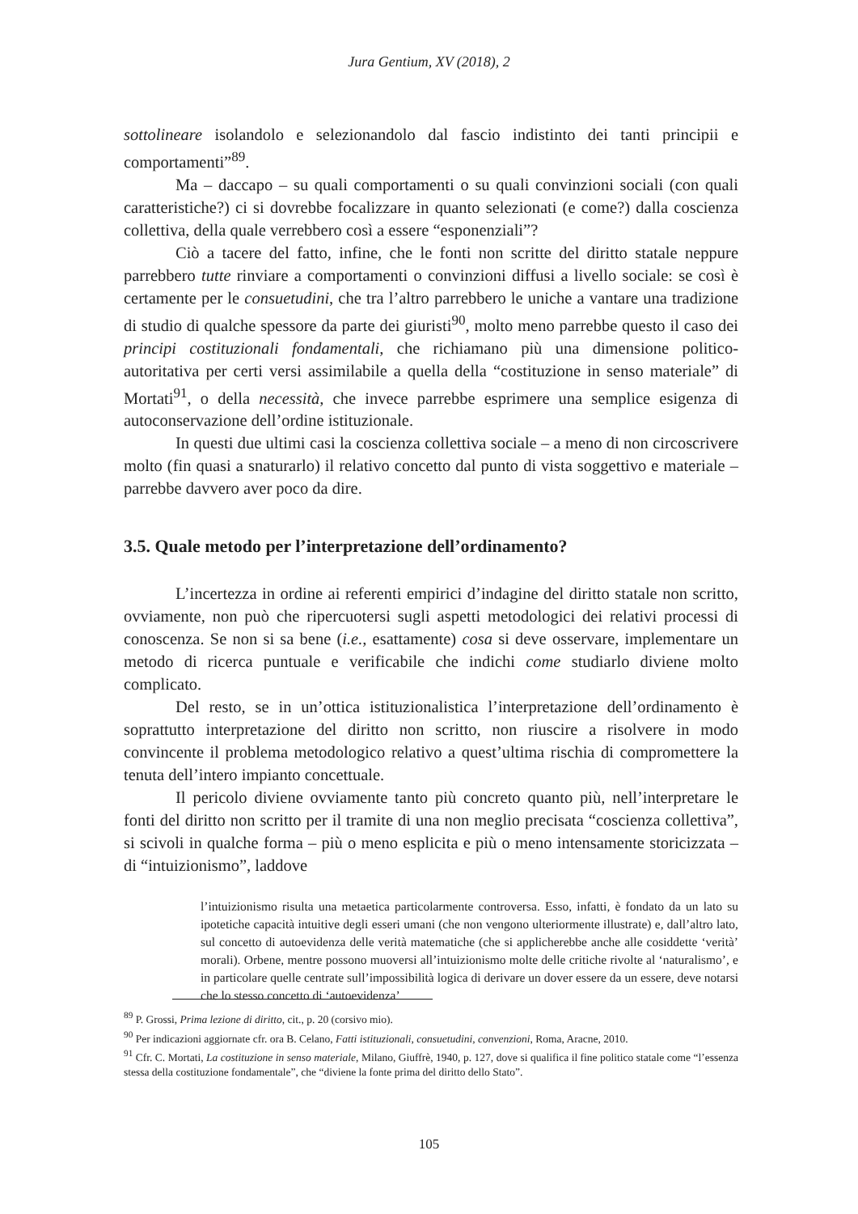Jura Gentium, XV (2018), 2
sottolineare isolandolo e selezionandolo dal fascio indistinto dei tanti principii e comportamenti”<sup>89</sup>.
Ma – daccapo – su quali comportamenti o su quali convinzioni sociali (con quali caratteristiche?) ci si dovrebbe focalizzare in quanto selezionati (e come?) dalla coscienza collettiva, della quale verrebbero così a essere “esponenziali”?
Ciò a tacere del fatto, infine, che le fonti non scritte del diritto statale neppure parrebbero tutte rinviare a comportamenti o convinzioni diffusi a livello sociale: se così è certamente per le consuetudini, che tra l’altro parrebbero le uniche a vantare una tradizione di studio di qualche spessore da parte dei giuristi<sup>90</sup>, molto meno parrebbe questo il caso dei principi costituzionali fondamentali, che richiamano più una dimensione politico-autoritativa per certi versi assimilabile a quella della “costituzione in senso materiale” di Mortati<sup>91</sup>, o della necessità, che invece parrebbe esprimere una semplice esigenza di autoconservazione dell’ordine istituzionale.
In questi due ultimi casi la coscienza collettiva sociale – a meno di non circoscrivere molto (fin quasi a snaturarlo) il relativo concetto dal punto di vista soggettivo e materiale – parrebbe davvero aver poco da dire.
3.5. Quale metodo per l’interpretazione dell’ordinamento?
L’incertezza in ordine ai referenti empirici d’indagine del diritto statale non scritto, ovviamente, non può che ripercuotersi sugli aspetti metodologici dei relativi processi di conoscenza. Se non si sa bene (i.e., esattamente) cosa si deve osservare, implementare un metodo di ricerca puntuale e verificabile che indichi come studiarlo diviene molto complicato.
Del resto, se in un’ottica istituzionalistica l’interpretazione dell’ordinamento è soprattutto interpretazione del diritto non scritto, non riuscire a risolvere in modo convincente il problema metodologico relativo a quest’ultima rischia di compromettere la tenuta dell’intero impianto concettuale.
Il pericolo diviene ovviamente tanto più concreto quanto più, nell’interpretare le fonti del diritto non scritto per il tramite di una non meglio precisata “coscienza collettiva”, si scivoli in qualche forma – più o meno esplicita e più o meno intensamente storicizzata – di “intuizionismo”, laddove
l’intuizionismo risulta una metaetica particolarmente controversa. Esso, infatti, è fondato da un lato su ipotetiche capacità intuitive degli esseri umani (che non vengono ulteriormente illustrate) e, dall’altro lato, sul concetto di autoevidenza delle verità matematiche (che si applicherebbe anche alle cosiddette ‘verità’ morali). Orbene, mentre possono muoversi all’intuizionismo molte delle critiche rivolte al ‘naturalismo’, e in particolare quelle centrate sull’impossibilità logica di derivare un dover essere da un essere, deve notarsi che lo stesso concetto di ‘autoevidenza’
<sup>89</sup> P. Grossi, Prima lezione di diritto, cit., p. 20 (corsivo mio).
<sup>90</sup> Per indicazioni aggiornate cfr. ora B. Celano, Fatti istituzionali, consuetudini, convenzioni, Roma, Aracne, 2010.
<sup>91</sup> Cfr. C. Mortati, La costituzione in senso materiale, Milano, Giuffrè, 1940, p. 127, dove si qualifica il fine politico statale come “l’essenza stessa della costituzione fondamentale”, che “diviene la fonte prima del diritto dello Stato”.
105